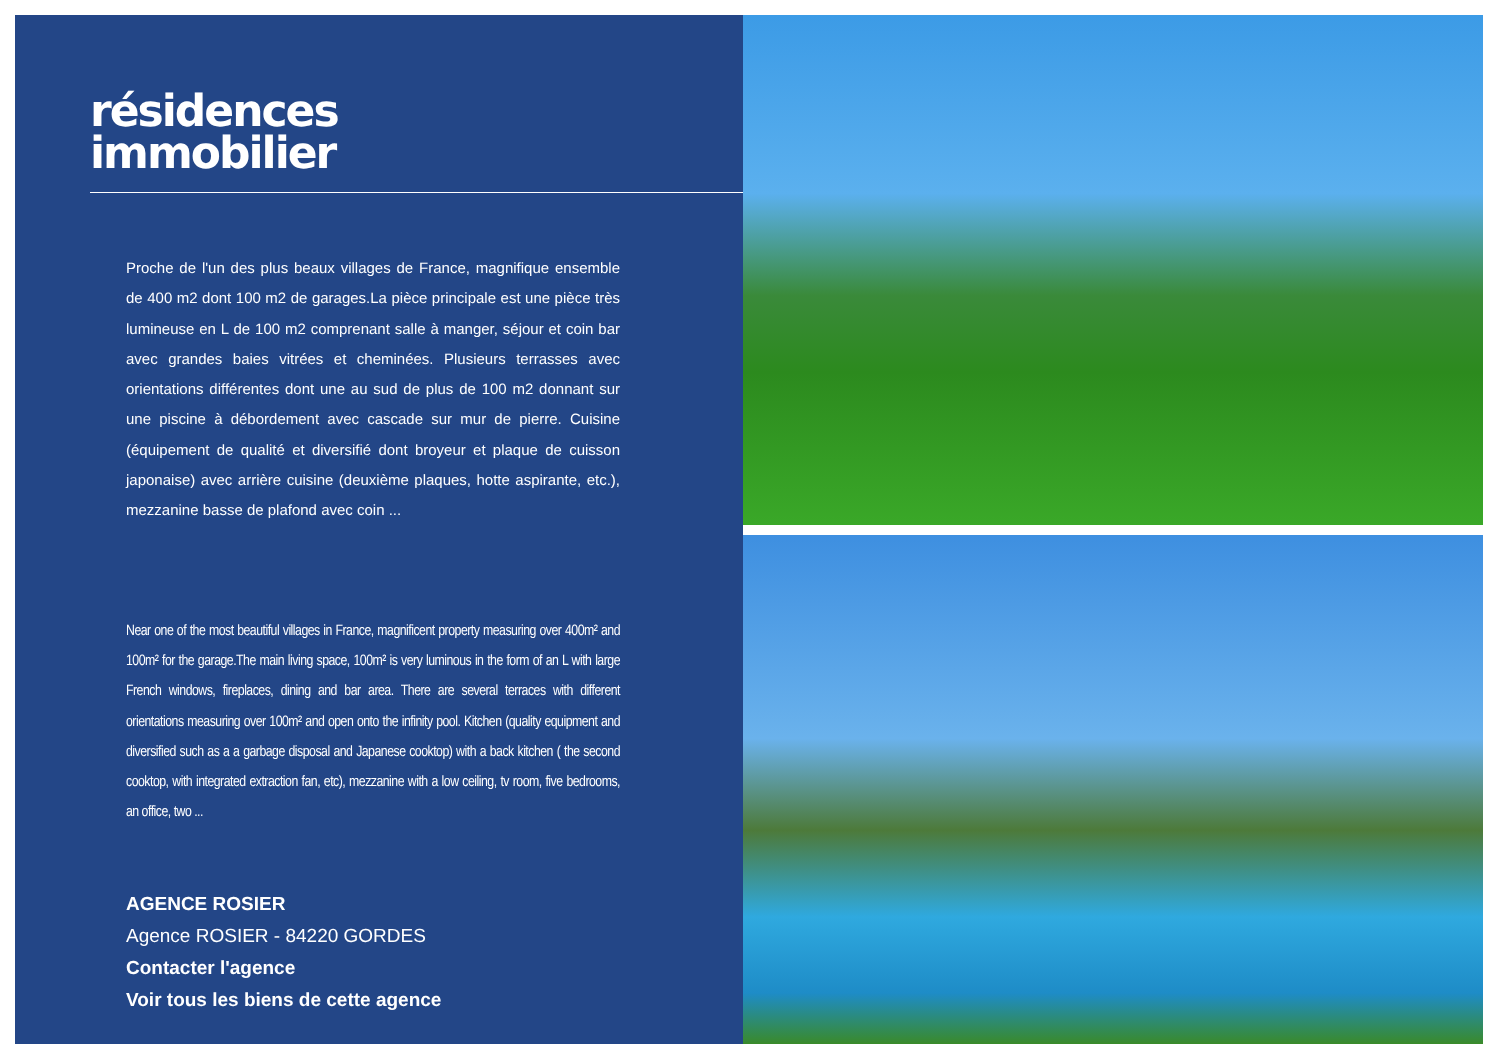résidences
immobilier
Proche de l'un des plus beaux villages de France, magnifique ensemble de 400 m2 dont 100 m2 de garages.La pièce principale est une pièce très lumineuse en L de 100 m2 comprenant salle à manger, séjour et coin bar avec grandes baies vitrées et cheminées. Plusieurs terrasses avec orientations différentes dont une au sud de plus de 100 m2 donnant sur une piscine à débordement avec cascade sur mur de pierre. Cuisine (équipement de qualité et diversifié dont broyeur et plaque de cuisson japonaise) avec arrière cuisine (deuxième plaques, hotte aspirante, etc.), mezzanine basse de plafond avec coin ...
Near one of the most beautiful villages in France, magnificent property measuring over 400m² and 100m² for the garage.The main living space, 100m² is very luminous in the form of an L with large French windows, fireplaces, dining and bar area. There are several terraces with different orientations measuring over 100m² and open onto the infinity pool. Kitchen (quality equipment and diversified such as a a garbage disposal and Japanese cooktop) with a back kitchen ( the second cooktop, with integrated extraction fan, etc), mezzanine with a low ceiling, tv room, five bedrooms, an office, two ...
AGENCE ROSIER
Agence ROSIER - 84220 GORDES
Contacter l'agence
Voir tous les biens de cette agence